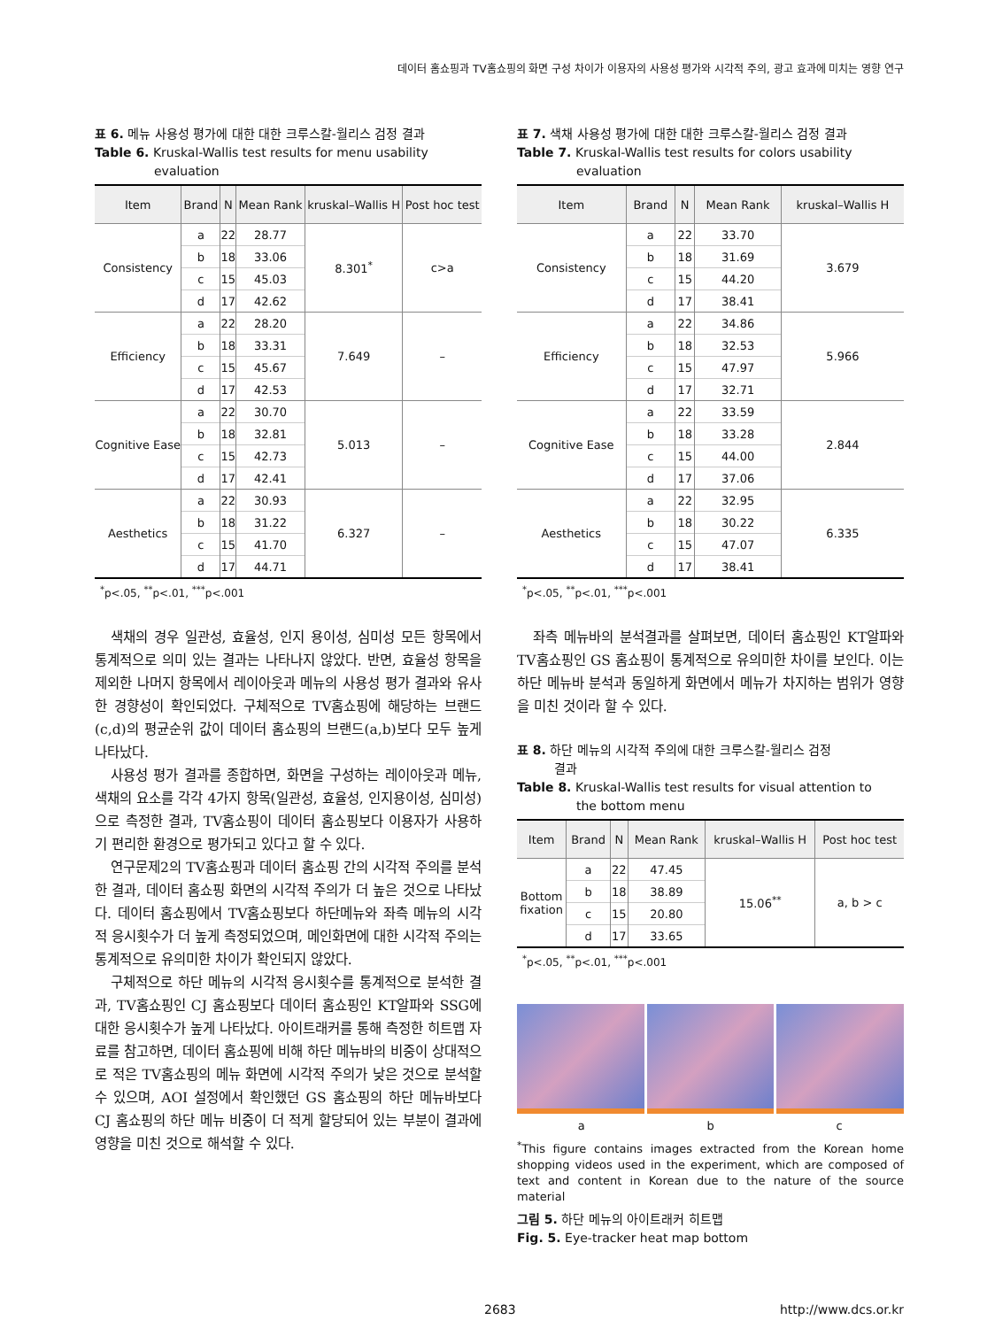데이터 홈쇼핑과 TV홈쇼핑의 화면 구성 차이가 이용자의 사용성 평가와 시각적 주의, 광고 효과에 미치는 영향 연구
표 6. 메뉴 사용성 평가에 대한 대한 크루스칼-월리스 검정 결과
Table 6. Kruskal-Wallis test results for menu usability
evaluation
| Item | Brand | N | Mean Rank | kruskal–Wallis H | Post hoc test |
| --- | --- | --- | --- | --- | --- |
| Consistency | a | 22 | 28.77 | 8.301<sup>*</sup> | c>a |
| | b | 18 | 33.06 | | |
| | c | 15 | 45.03 | | |
| | d | 17 | 42.62 | | |
| Efficiency | a | 22 | 28.20 | 7.649 | – |
| | b | 18 | 33.31 | | |
| | c | 15 | 45.67 | | |
| | d | 17 | 42.53 | | |
| Cognitive Ease | a | 22 | 30.70 | 5.013 | – |
| | b | 18 | 32.81 | | |
| | c | 15 | 42.73 | | |
| | d | 17 | 42.41 | | |
| Aesthetics | a | 22 | 30.93 | 6.327 | – |
| | b | 18 | 31.22 | | |
| | c | 15 | 41.70 | | |
| | d | 17 | 44.71 | | |
<sup>*</sup> p<.05, <sup>**</sup>p<.01, <sup>***</sup>p<.001
색채의 경우 일관성, 효율성, 인지 용이성, 심미성 모든 항목에서 통계적으로 의미 있는 결과는 나타나지 않았다. 반면, 효율성 항목을 제외한 나머지 항목에서 레이아웃과 메뉴의 사용성 평가 결과와 유사한 경향성이 확인되었다. 구체적으로 TV홈쇼핑에 해당하는 브랜드(c,d)의 평균순위 값이 데이터 홈쇼핑의 브랜드(a,b)보다 모두 높게 나타났다.
사용성 평가 결과를 종합하면, 화면을 구성하는 레이아웃과 메뉴, 색채의 요소를 각각 4가지 항목(일관성, 효율성, 인지용이성, 심미성)으로 측정한 결과, TV홈쇼핑이 데이터 홈쇼핑보다 이용자가 사용하기 편리한 환경으로 평가되고 있다고 할 수 있다.
연구문제2의 TV홈쇼핑과 데이터 홈쇼핑 간의 시각적 주의를 분석한 결과, 데이터 홈쇼핑 화면의 시각적 주의가 더 높은 것으로 나타났다. 데이터 홈쇼핑에서 TV홈쇼핑보다 하단메뉴와 좌측 메뉴의 시각적 응시횟수가 더 높게 측정되었으며, 메인화면에 대한 시각적 주의는 통계적으로 유의미한 차이가 확인되지 않았다.
구체적으로 하단 메뉴의 시각적 응시횟수를 통계적으로 분석한 결과, TV홈쇼핑인 CJ 홈쇼핑보다 데이터 홈쇼핑인 KT알파와 SSG에 대한 응시횟수가 높게 나타났다. 아이트래커를 통해 측정한 히트맵 자료를 참고하면, 데이터 홈쇼핑에 비해 하단 메뉴바의 비중이 상대적으로 적은 TV홈쇼핑의 메뉴 화면에 시각적 주의가 낮은 것으로 분석할 수 있으며, AOI 설정에서 확인했던 GS 홈쇼핑의 하단 메뉴바보다 CJ 홈쇼핑의 하단 메뉴 비중이 더 적게 할당되어 있는 부분이 결과에 영향을 미친 것으로 해석할 수 있다.
표 7. 색채 사용성 평가에 대한 대한 크루스칼-월리스 검정 결과
Table 7. Kruskal-Wallis test results for colors usability
evaluation
| Item | Brand | N | Mean Rank | kruskal–Wallis H |
| --- | --- | --- | --- | --- |
| Consistency | a | 22 | 33.70 | 3.679 |
| | b | 18 | 31.69 | |
| | c | 15 | 44.20 | |
| | d | 17 | 38.41 | |
| Efficiency | a | 22 | 34.86 | 5.966 |
| | b | 18 | 32.53 | |
| | c | 15 | 47.97 | |
| | d | 17 | 32.71 | |
| Cognitive Ease | a | 22 | 33.59 | 2.844 |
| | b | 18 | 33.28 | |
| | c | 15 | 44.00 | |
| | d | 17 | 37.06 | |
| Aesthetics | a | 22 | 32.95 | 6.335 |
| | b | 18 | 30.22 | |
| | c | 15 | 47.07 | |
| | d | 17 | 38.41 | |
<sup>*</sup> p<.05, <sup>**</sup>p<.01, <sup>***</sup>p<.001
좌측 메뉴바의 분석결과를 살펴보면, 데이터 홈쇼핑인 KT알파와 TV홈쇼핑인 GS 홈쇼핑이 통계적으로 유의미한 차이를 보인다. 이는 하단 메뉴바 분석과 동일하게 화면에서 메뉴가 차지하는 범위가 영향을 미친 것이라 할 수 있다.
표 8. 하단 메뉴의 시각적 주의에 대한 크루스칼-월리스 검정
결과
Table 8. Kruskal-Wallis test results for visual attention to
the bottom menu
| Item | Brand | N | Mean Rank | kruskal–Wallis H | Post hoc test |
| --- | --- | --- | --- | --- | --- |
| Bottom fixation | a | 22 | 47.45 | 15.06<sup>**</sup> | a, b > c |
| | b | 18 | 38.89 | | |
| | c | 15 | 20.80 | | |
| | d | 17 | 33.65 | | |
<sup>*</sup> p<.05, <sup>**</sup>p<.01, <sup>***</sup>p<.001
a b c
<sup>*</sup> This figure contains images extracted from the Korean home shopping videos used in the experiment, which are composed of text and content in Korean due to the nature of the source material
그림 5. 하단 메뉴의 아이트래커 히트맵
Fig. 5. Eye-tracker heat map bottom
2683 http://www.dcs.or.kr